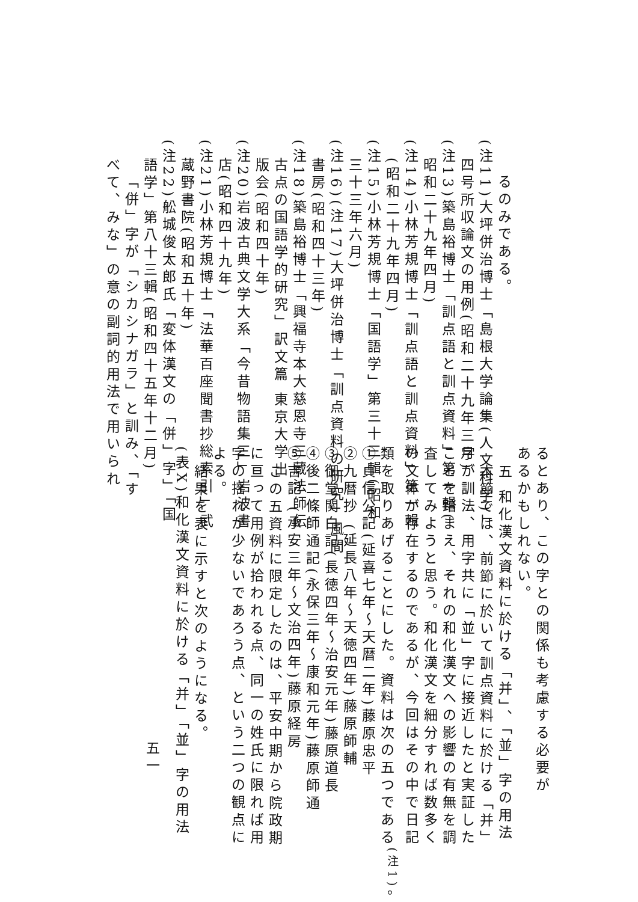るのみである。
(注11)大坪併治博士「島根大学論集(人文科学)」
四号所収論文の用例(昭和二十九年三月)
(注13)築島裕博士「訓点語と訓点資料」第一輯(
昭和二十九年四月)
(注14)小林芳規博士「訓点語と訓点資料」第一輯
(昭和二十九年四月)
(注15)小林芳規博士「国語学」第三十三輯(昭和
三十三年六月)
(注16)(注17)大坪併治博士「訓点資料の研究」風間
書房(昭和四十三年)
(注18)築島裕博士「興福寺本大慈恩寺三蔵法師伝
古点の国語学的研究」訳文篇 東京大学出
版会(昭和四十年)
(注20)岩波古典文学大系「今昔物語集三」岩波書
店(昭和四十九年)
(注21)小林芳規博士「法華百座聞書抄総索引」武
蔵野書院(昭和五十年)
(注22)舩城俊太郎氏「変体漢文の「併」字」「国
語学」第八十三輯(昭和四十五年十二月)
「併」字が「シカシナガラ」と訓み、「す
べて、みな」の意の副詞的用法で用いられ
るとあり、この字との関係も考慮する必要が
あるかもしれない。
五 和化漢文資料に於ける「并」、「並」字の用法
本節では、前節に於いて訓点資料に於ける「并」
字が訓法、用字共に「並」字に接近したと実証した
ことを踏まえ、それの和化漢文への影響の有無を調
査してみようと思う。和化漢文を細分すれば数多く
の文体が存在するのであるが、今回はその中で日記
類を取りあげることにした。資料は次の五つである<sup>(注1)</sup>。
①貞信公記(延喜七年〜天暦二年)藤原忠平
②九暦抄 (延長八年〜天徳四年)藤原師輔
③御堂関白記(長徳四年〜治安元年)藤原道長
④後二條師通記(永保三年〜康和元年)藤原師通
⑤吉記 (承安三年〜文治四年)藤原経房
この五資料に限定したのは、平安中期から院政期
に亘って用例が拾われる点、同一の姓氏に限れば用
字の揺れが少ないであろう点、という二つの観点に
よる。
結果を表に示すと次のようになる。
(表X)和化漢文資料に於ける「并」「並」字の用法
五一